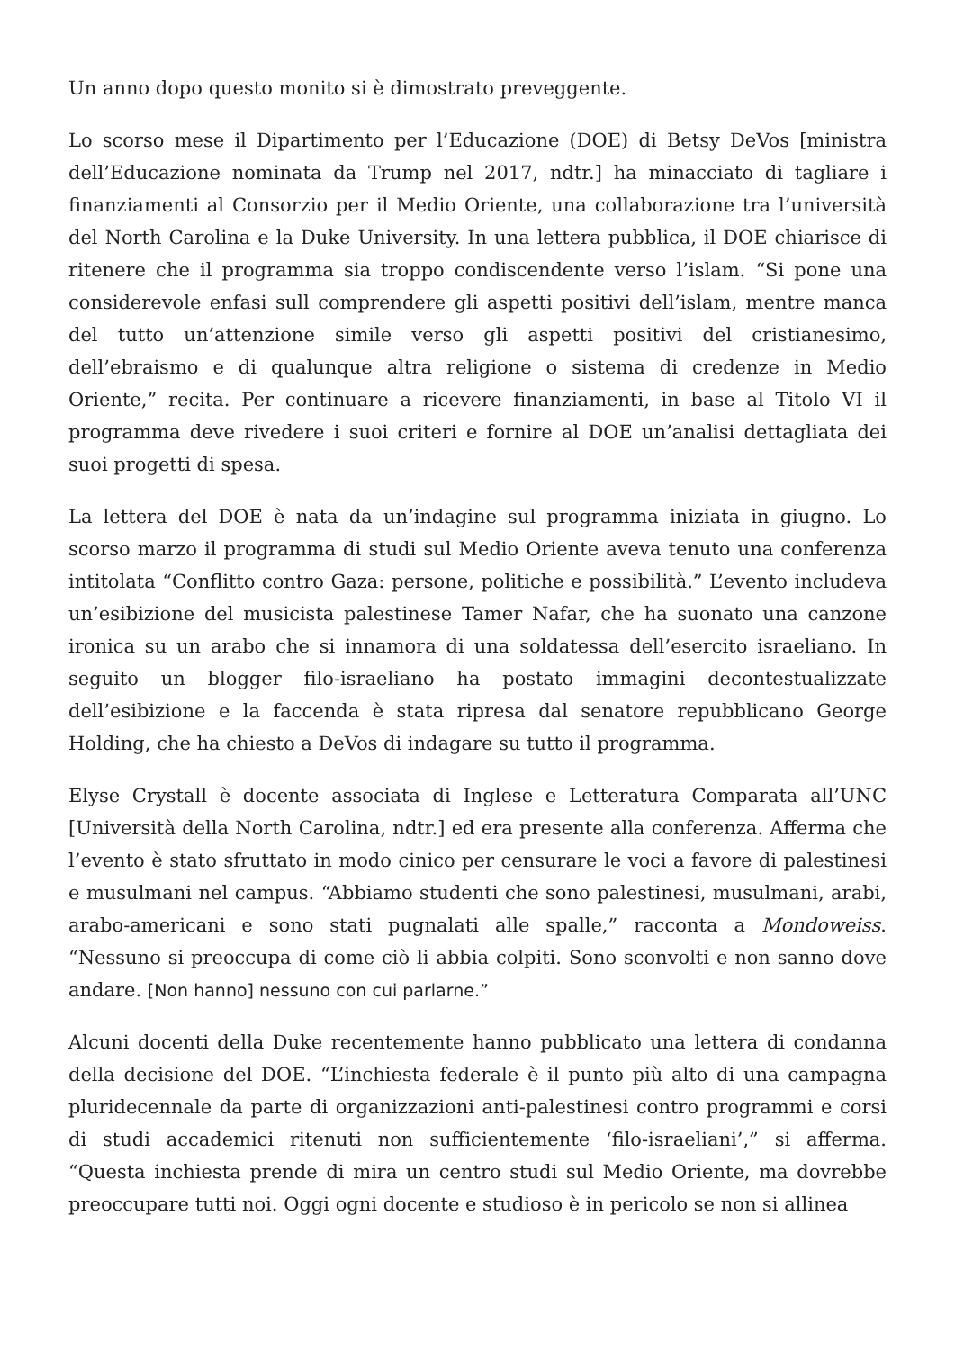Un anno dopo questo monito si è dimostrato preveggente.
Lo scorso mese il Dipartimento per l’Educazione (DOE) di Betsy DeVos [ministra dell’Educazione nominata da Trump nel 2017, ndtr.] ha minacciato di tagliare i finanziamenti al Consorzio per il Medio Oriente, una collaborazione tra l’università del North Carolina e la Duke University. In una lettera pubblica, il DOE chiarisce di ritenere che il programma sia troppo condiscendente verso l’islam. “Si pone una considerevole enfasi sull comprendere gli aspetti positivi dell’islam, mentre manca del tutto un’attenzione simile verso gli aspetti positivi del cristianesimo, dell’ebraismo e di qualunque altra religione o sistema di credenze in Medio Oriente,” recita. Per continuare a ricevere finanziamenti, in base al Titolo VI il programma deve rivedere i suoi criteri e fornire al DOE un’analisi dettagliata dei suoi progetti di spesa.
La lettera del DOE è nata da un’indagine sul programma iniziata in giugno. Lo scorso marzo il programma di studi sul Medio Oriente aveva tenuto una conferenza intitolata “Conflitto contro Gaza: persone, politiche e possibilità.” L’evento includeva un’esibizione del musicista palestinese Tamer Nafar, che ha suonato una canzone ironica su un arabo che si innamora di una soldatessa dell’esercito israeliano. In seguito un blogger filo-israeliano ha postato immagini decontestualizzate dell’esibizione e la faccenda è stata ripresa dal senatore repubblicano George Holding, che ha chiesto a DeVos di indagare su tutto il programma.
Elyse Crystall è docente associata di Inglese e Letteratura Comparata all’UNC [Università della North Carolina, ndtr.] ed era presente alla conferenza. Afferma che l’evento è stato sfruttato in modo cinico per censurare le voci a favore di palestinesi e musulmani nel campus. “Abbiamo studenti che sono palestinesi, musulmani, arabi, arabo-americani e sono stati pugnalati alle spalle,” racconta a Mondoweiss. “Nessuno si preoccupa di come ciò li abbia colpiti. Sono sconvolti e non sanno dove andare. [Non hanno] nessuno con cui parlarne.”
Alcuni docenti della Duke recentemente hanno pubblicato una lettera di condanna della decisione del DOE. “L’inchiesta federale è il punto più alto di una campagna pluridecennale da parte di organizzazioni anti-palestinesi contro programmi e corsi di studi accademici ritenuti non sufficientemente ‘filo-israeliani’,” si afferma. “Questa inchiesta prende di mira un centro studi sul Medio Oriente, ma dovrebbe preoccupare tutti noi. Oggi ogni docente e studioso è in pericolo se non si allinea